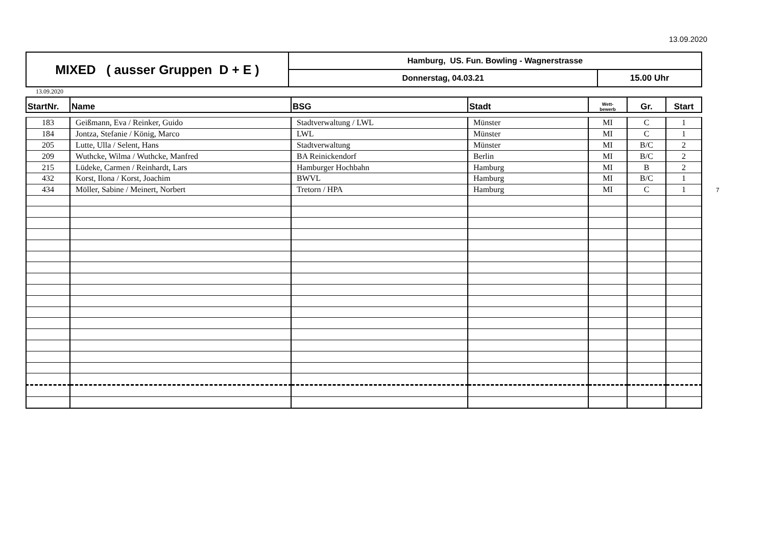13.09.2020
| MIXED ( ausser Gruppen D + E ) | Hamburg, US. Fun. Bowling - Wagnerstrasse | |
| | Donnerstag, 04.03.21 | 15.00 Uhr |
13.09.2020
| StartNr. | Name | BSG | Stadt | Wett- bewerb | Gr. | Start |
| --- | --- | --- | --- | --- | --- | --- |
| 183 | Geißmann, Eva / Reinker, Guido | Stadtverwaltung / LWL | Münster | MI | C | 1 |
| 184 | Jontza, Stefanie / König, Marco | LWL | Münster | MI | C | 1 |
| 205 | Lutte, Ulla / Selent, Hans | Stadtverwaltung | Münster | MI | B/C | 2 |
| 209 | Wuthcke, Wilma / Wuthcke, Manfred | BA Reinickendorf | Berlin | MI | B/C | 2 |
| 215 | Lüdeke, Carmen / Reinhardt, Lars | Hamburger Hochbahn | Hamburg | MI | B | 2 |
| 432 | Korst, Ilona / Korst, Joachim | BWVL | Hamburg | MI | B/C | 1 |
| 434 | Möller, Sabine / Meinert, Norbert | Tretorn / HPA | Hamburg | MI | C | 1 |
7